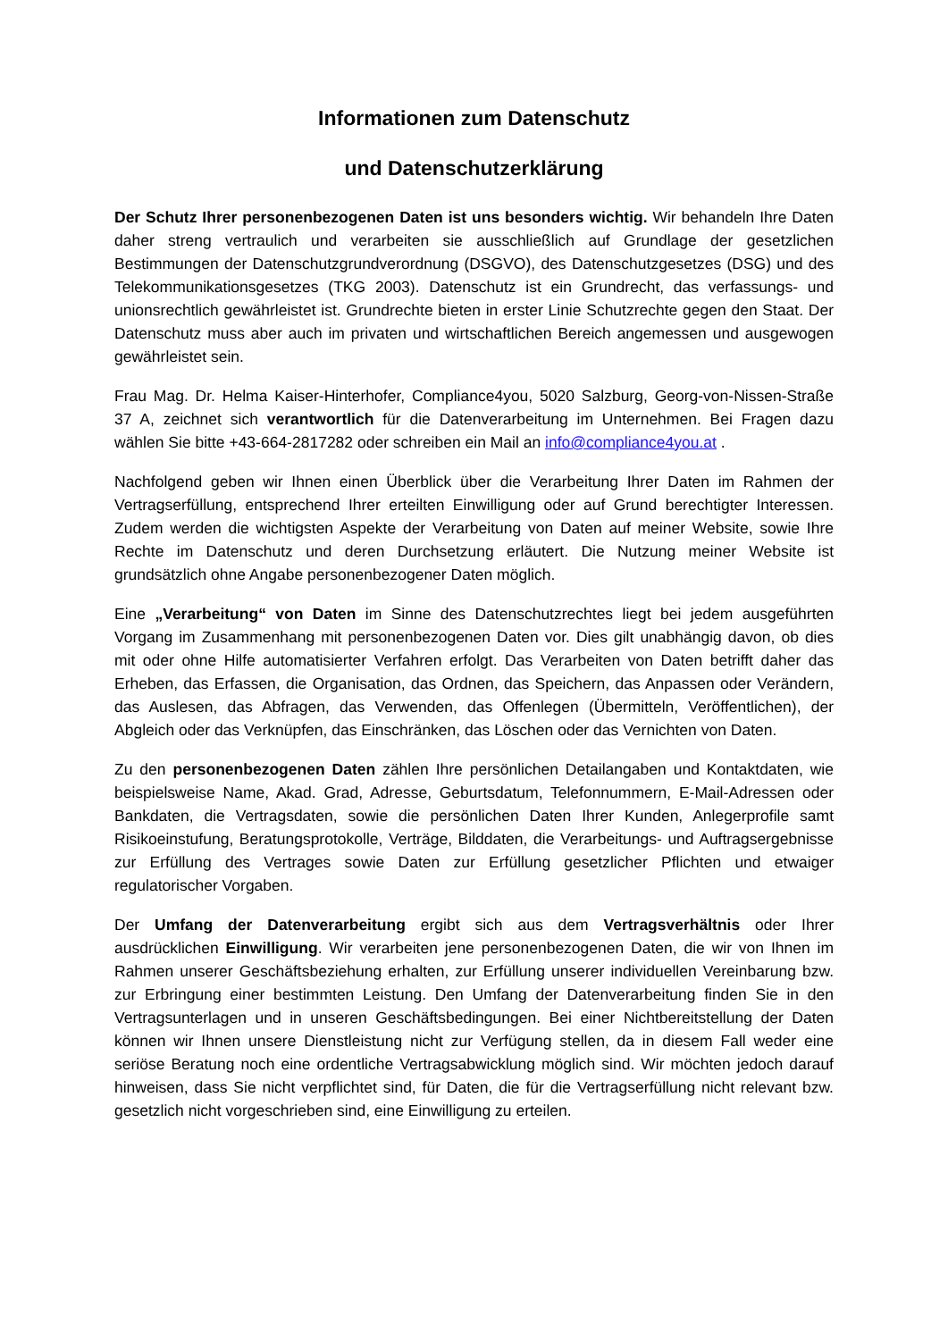Informationen zum Datenschutz
und Datenschutzerklärung
Der Schutz Ihrer personenbezogenen Daten ist uns besonders wichtig. Wir behandeln Ihre Daten daher streng vertraulich und verarbeiten sie ausschließlich auf Grundlage der gesetzlichen Bestimmungen der Datenschutzgrundverordnung (DSGVO), des Datenschutzgesetzes (DSG) und des Telekommunikationsgesetzes (TKG 2003). Datenschutz ist ein Grundrecht, das verfassungs- und unionsrechtlich gewährleistet ist. Grundrechte bieten in erster Linie Schutzrechte gegen den Staat. Der Datenschutz muss aber auch im privaten und wirtschaftlichen Bereich angemessen und ausgewogen gewährleistet sein.
Frau Mag. Dr. Helma Kaiser-Hinterhofer, Compliance4you, 5020 Salzburg, Georg-von-Nissen-Straße 37 A, zeichnet sich verantwortlich für die Datenverarbeitung im Unternehmen. Bei Fragen dazu wählen Sie bitte +43-664-2817282 oder schreiben ein Mail an info@compliance4you.at .
Nachfolgend geben wir Ihnen einen Überblick über die Verarbeitung Ihrer Daten im Rahmen der Vertragserfüllung, entsprechend Ihrer erteilten Einwilligung oder auf Grund berechtigter Interessen. Zudem werden die wichtigsten Aspekte der Verarbeitung von Daten auf meiner Website, sowie Ihre Rechte im Datenschutz und deren Durchsetzung erläutert. Die Nutzung meiner Website ist grundsätzlich ohne Angabe personenbezogener Daten möglich.
Eine „Verarbeitung“ von Daten im Sinne des Datenschutzrechtes liegt bei jedem ausgeführten Vorgang im Zusammenhang mit personenbezogenen Daten vor. Dies gilt unabhängig davon, ob dies mit oder ohne Hilfe automatisierter Verfahren erfolgt. Das Verarbeiten von Daten betrifft daher das Erheben, das Erfassen, die Organisation, das Ordnen, das Speichern, das Anpassen oder Verändern, das Auslesen, das Abfragen, das Verwenden, das Offenlegen (Übermitteln, Veröffentlichen), der Abgleich oder das Verknüpfen, das Einschränken, das Löschen oder das Vernichten von Daten.
Zu den personenbezogenen Daten zählen Ihre persönlichen Detailangaben und Kontaktdaten, wie beispielsweise Name, Akad. Grad, Adresse, Geburtsdatum, Telefonnummern, E-Mail-Adressen oder Bankdaten, die Vertragsdaten, sowie die persönlichen Daten Ihrer Kunden, Anlegerprofile samt Risikoeinstufung, Beratungsprotokolle, Verträge, Bilddaten, die Verarbeitungs- und Auftragsergebnisse zur Erfüllung des Vertrages sowie Daten zur Erfüllung gesetzlicher Pflichten und etwaiger regulatorischer Vorgaben.
Der Umfang der Datenverarbeitung ergibt sich aus dem Vertragsverhältnis oder Ihrer ausdrücklichen Einwilligung. Wir verarbeiten jene personenbezogenen Daten, die wir von Ihnen im Rahmen unserer Geschäftsbeziehung erhalten, zur Erfüllung unserer individuellen Vereinbarung bzw. zur Erbringung einer bestimmten Leistung. Den Umfang der Datenverarbeitung finden Sie in den Vertragsunterlagen und in unseren Geschäftsbedingungen. Bei einer Nichtbereitstellung der Daten können wir Ihnen unsere Dienstleistung nicht zur Verfügung stellen, da in diesem Fall weder eine seriöse Beratung noch eine ordentliche Vertragsabwicklung möglich sind. Wir möchten jedoch darauf hinweisen, dass Sie nicht verpflichtet sind, für Daten, die für die Vertragserfüllung nicht relevant bzw. gesetzlich nicht vorgeschrieben sind, eine Einwilligung zu erteilen.